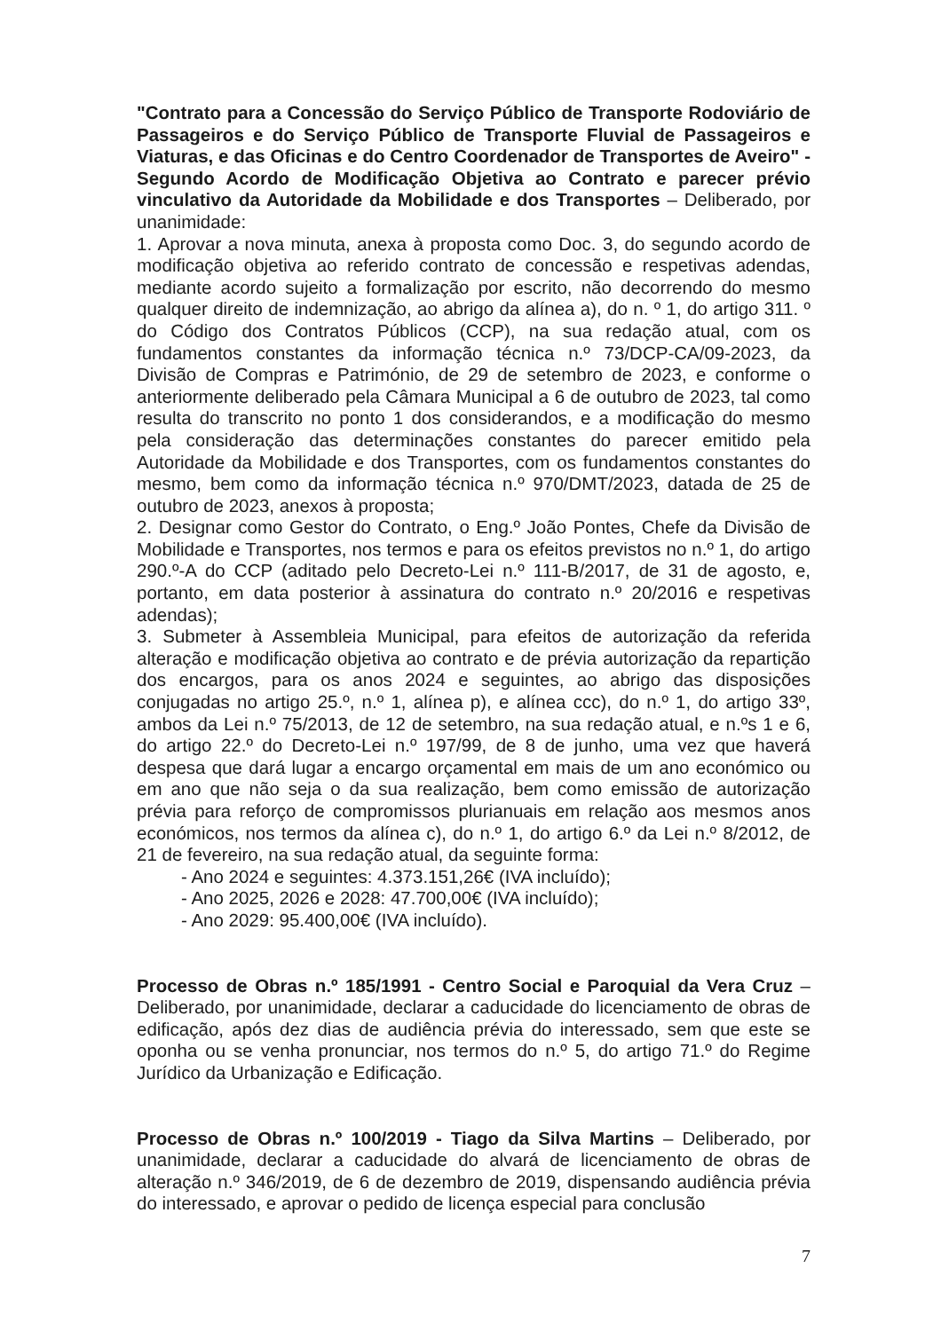"Contrato para a Concessão do Serviço Público de Transporte Rodoviário de Passageiros e do Serviço Público de Transporte Fluvial de Passageiros e Viaturas, e das Oficinas e do Centro Coordenador de Transportes de Aveiro" - Segundo Acordo de Modificação Objetiva ao Contrato e parecer prévio vinculativo da Autoridade da Mobilidade e dos Transportes – Deliberado, por unanimidade:
1. Aprovar a nova minuta, anexa à proposta como Doc. 3, do segundo acordo de modificação objetiva ao referido contrato de concessão e respetivas adendas, mediante acordo sujeito a formalização por escrito, não decorrendo do mesmo qualquer direito de indemnização, ao abrigo da alínea a), do n. º 1, do artigo 311. º do Código dos Contratos Públicos (CCP), na sua redação atual, com os fundamentos constantes da informação técnica n.º 73/DCP-CA/09-2023, da Divisão de Compras e Património, de 29 de setembro de 2023, e conforme o anteriormente deliberado pela Câmara Municipal a 6 de outubro de 2023, tal como resulta do transcrito no ponto 1 dos considerandos, e a modificação do mesmo pela consideração das determinações constantes do parecer emitido pela Autoridade da Mobilidade e dos Transportes, com os fundamentos constantes do mesmo, bem como da informação técnica n.º 970/DMT/2023, datada de 25 de outubro de 2023, anexos à proposta;
2. Designar como Gestor do Contrato, o Eng.º João Pontes, Chefe da Divisão de Mobilidade e Transportes, nos termos e para os efeitos previstos no n.º 1, do artigo 290.º-A do CCP (aditado pelo Decreto-Lei n.º 111-B/2017, de 31 de agosto, e, portanto, em data posterior à assinatura do contrato n.º 20/2016 e respetivas adendas);
3. Submeter à Assembleia Municipal, para efeitos de autorização da referida alteração e modificação objetiva ao contrato e de prévia autorização da repartição dos encargos, para os anos 2024 e seguintes, ao abrigo das disposições conjugadas no artigo 25.º, n.º 1, alínea p), e alínea ccc), do n.º 1, do artigo 33º, ambos da Lei n.º 75/2013, de 12 de setembro, na sua redação atual, e n.ºs 1 e 6, do artigo 22.º do Decreto-Lei n.º 197/99, de 8 de junho, uma vez que haverá despesa que dará lugar a encargo orçamental em mais de um ano económico ou em ano que não seja o da sua realização, bem como emissão de autorização prévia para reforço de compromissos plurianuais em relação aos mesmos anos económicos, nos termos da alínea c), do n.º 1, do artigo 6.º da Lei n.º 8/2012, de 21 de fevereiro, na sua redação atual, da seguinte forma:
- Ano 2024 e seguintes: 4.373.151,26€ (IVA incluído);
- Ano 2025, 2026 e 2028: 47.700,00€ (IVA incluído);
- Ano 2029: 95.400,00€ (IVA incluído).
Processo de Obras n.º 185/1991 - Centro Social e Paroquial da Vera Cruz – Deliberado, por unanimidade, declarar a caducidade do licenciamento de obras de edificação, após dez dias de audiência prévia do interessado, sem que este se oponha ou se venha pronunciar, nos termos do n.º 5, do artigo 71.º do Regime Jurídico da Urbanização e Edificação.
Processo de Obras n.º 100/2019 - Tiago da Silva Martins – Deliberado, por unanimidade, declarar a caducidade do alvará de licenciamento de obras de alteração n.º 346/2019, de 6 de dezembro de 2019, dispensando audiência prévia do interessado, e aprovar o pedido de licença especial para conclusão
7